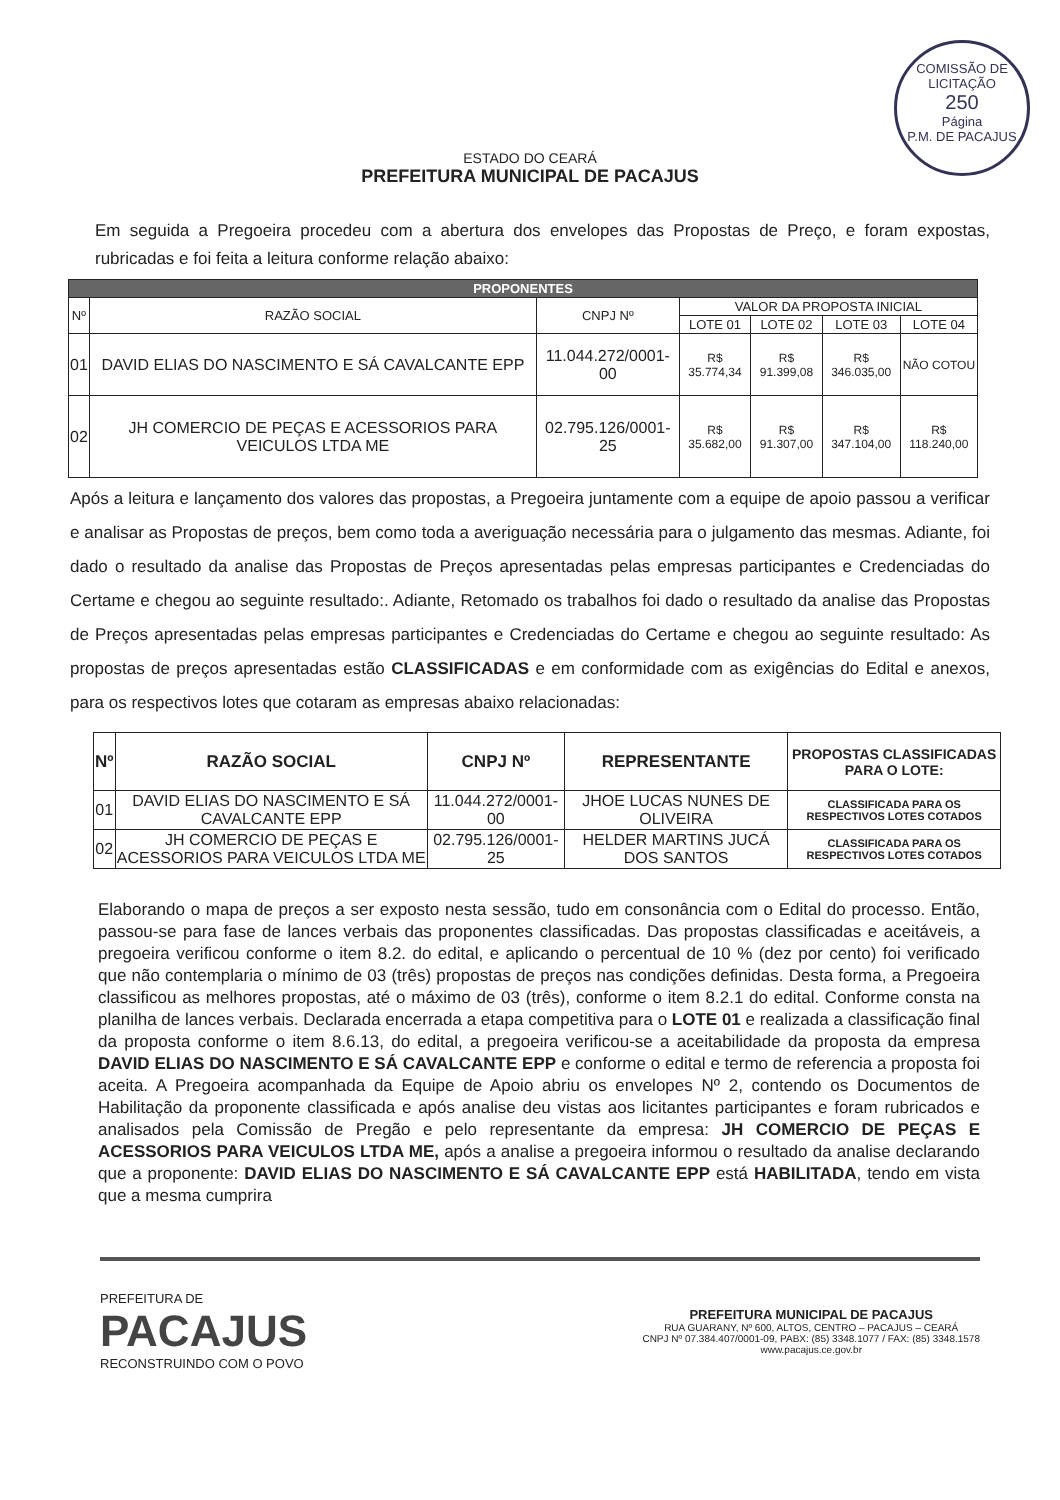COMISSÃO DE LICITAÇÃO
250
Página
P.M. DE PACAJUS
ESTADO DO CEARÁ
PREFEITURA MUNICIPAL DE PACAJUS
Em seguida a Pregoeira procedeu com a abertura dos envelopes das Propostas de Preço, e foram expostas, rubricadas e foi feita a leitura conforme relação abaixo:
| PROPONENTES | | | | | | |
| --- | --- | --- | --- | --- | --- | --- |
| Nº | RAZÃO SOCIAL | CNPJ Nº | VALOR DA PROPOSTA INICIAL | | | |
| | | | LOTE 01 | LOTE 02 | LOTE 03 | LOTE 04 |
| 01 | DAVID ELIAS DO NASCIMENTO E SÁ CAVALCANTE EPP | 11.044.272/0001-00 | R$ 35.774,34 | R$ 91.399,08 | R$ 346.035,00 | NÃO COTOU |
| 02 | JH COMERCIO DE PEÇAS E ACESSORIOS PARA VEICULOS LTDA ME | 02.795.126/0001-25 | R$ 35.682,00 | R$ 91.307,00 | R$ 347.104,00 | R$ 118.240,00 |
Após a leitura e lançamento dos valores das propostas, a Pregoeira juntamente com a equipe de apoio passou a verificar e analisar as Propostas de preços, bem como toda a averiguação necessária para o julgamento das mesmas. Adiante, foi dado o resultado da analise das Propostas de Preços apresentadas pelas empresas participantes e Credenciadas do Certame e chegou ao seguinte resultado:. Adiante, Retomado os trabalhos foi dado o resultado da analise das Propostas de Preços apresentadas pelas empresas participantes e Credenciadas do Certame e chegou ao seguinte resultado: As propostas de preços apresentadas estão CLASSIFICADAS e em conformidade com as exigências do Edital e anexos, para os respectivos lotes que cotaram as empresas abaixo relacionadas:
| Nº | RAZÃO SOCIAL | CNPJ Nº | REPRESENTANTE | PROPOSTAS CLASSIFICADAS PARA O LOTE: |
| --- | --- | --- | --- | --- |
| 01 | DAVID ELIAS DO NASCIMENTO E SÁ CAVALCANTE EPP | 11.044.272/0001-00 | JHOE LUCAS NUNES DE OLIVEIRA | CLASSIFICADA PARA OS RESPECTIVOS LOTES COTADOS |
| 02 | JH COMERCIO DE PEÇAS E ACESSORIOS PARA VEICULOS LTDA ME | 02.795.126/0001-25 | HELDER MARTINS JUCÁ DOS SANTOS | CLASSIFICADA PARA OS RESPECTIVOS LOTES COTADOS |
Elaborando o mapa de preços a ser exposto nesta sessão, tudo em consonância com o Edital do processo. Então, passou-se para fase de lances verbais das proponentes classificadas. Das propostas classificadas e aceitáveis, a pregoeira verificou conforme o item 8.2. do edital, e aplicando o percentual de 10 % (dez por cento) foi verificado que não contemplaria o mínimo de 03 (três) propostas de preços nas condições definidas. Desta forma, a Pregoeira classificou as melhores propostas, até o máximo de 03 (três), conforme o item 8.2.1 do edital. Conforme consta na planilha de lances verbais. Declarada encerrada a etapa competitiva para o LOTE 01 e realizada a classificação final da proposta conforme o item 8.6.13, do edital, a pregoeira verificou-se a aceitabilidade da proposta da empresa DAVID ELIAS DO NASCIMENTO E SÁ CAVALCANTE EPP e conforme o edital e termo de referencia a proposta foi aceita. A Pregoeira acompanhada da Equipe de Apoio abriu os envelopes Nº 2, contendo os Documentos de Habilitação da proponente classificada e após analise deu vistas aos licitantes participantes e foram rubricados e analisados pela Comissão de Pregão e pelo representante da empresa: JH COMERCIO DE PEÇAS E ACESSORIOS PARA VEICULOS LTDA ME, após a analise a pregoeira informou o resultado da analise declarando que a proponente: DAVID ELIAS DO NASCIMENTO E SÁ CAVALCANTE EPP está HABILITADA, tendo em vista que a mesma cumprira
PREFEITURA DE
PACAJUS
RECONSTRUINDO COM O POVO
PREFEITURA MUNICIPAL DE PACAJUS
RUA GUARANY, Nº 600, ALTOS, CENTRO – PACAJUS – CEARÁ
CNPJ Nº 07.384.407/0001-09, PABX: (85) 3348.1077 / FAX: (85) 3348.1578
www.pacajus.ce.gov.br